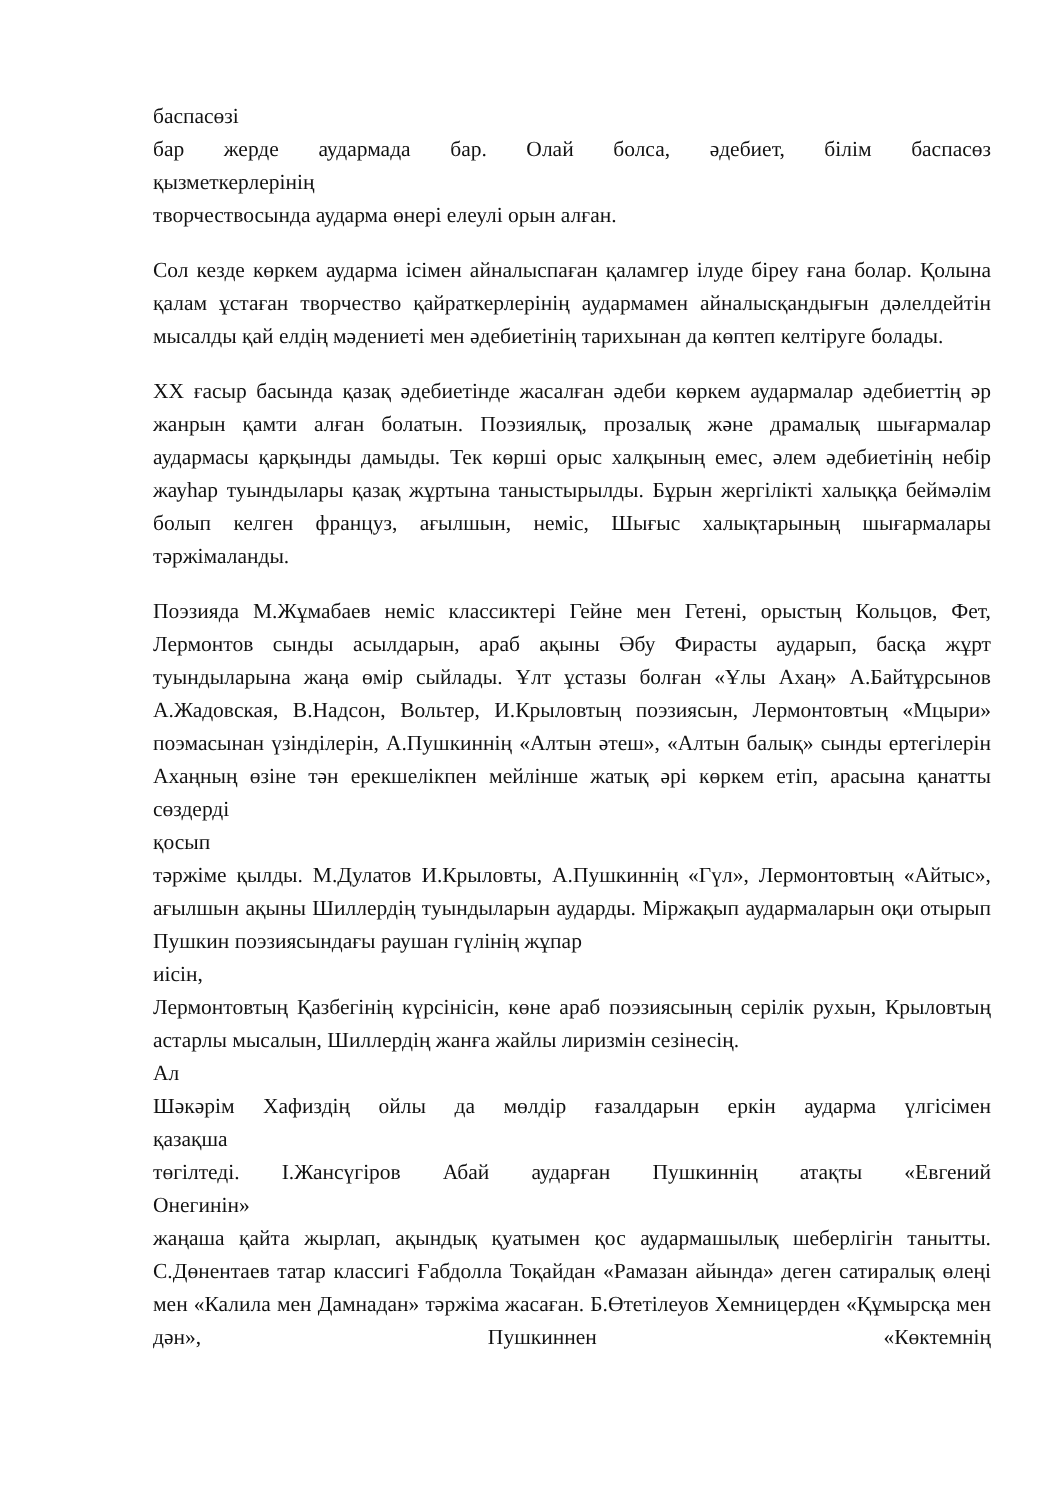баспасөзі
бар жерде аудармада бар. Олай болса, әдебиет, білім баспасөз
қызметкерлерінің
творчествосында аударма өнері елеулі орын алған.
Сол кезде көркем аударма ісімен айналыспаған қаламгер ілуде біреу ғана болар. Қолына қалам ұстаған творчество қайраткерлерінің аудармамен айналысқандығын дәлелдейтін мысалды қай елдің мәдениеті мен әдебиетінің тарихынан да көптеп келтіруге болады.
XX ғасыр басында қазақ әдебиетінде жасалған әдеби көркем аудармалар әдебиеттің әр жанрын қамти алған болатын. Поэзиялық, прозалық және драмалық шығармалар аудармасы қарқынды дамыды. Тек көрші орыс халқының емес, әлем әдебиетінің небір жауһар туындылары қазақ жұртына таныстырылды. Бұрын жергілікті халыққа беймәлім болып келген француз, ағылшын, неміс, Шығыс халықтарының шығармалары тәржімаланды.
Поэзияда М.Жұмабаев неміс классиктері Гейне мен Гетені, орыстың Кольцов, Фет, Лермонтов сынды асылдарын, араб ақыны Әбу Фирасты аударып, басқа жұрт туындыларына жаңа өмір сыйлады. Ұлт ұстазы болған «Ұлы Ахаң» А.Байтұрсынов А.Жадовская, В.Надсон, Вольтер, И.Крыловтың поэзиясын, Лермонтовтың «Мцыри» поэмасынан үзінділерін, А.Пушкиннің «Алтын әтеш», «Алтын балық» сынды ертегілерін Ахаңның өзіне тән ерекшелікпен мейлінше жатық әрі көркем етіп, арасына қанатты сөздерді
қосып
тәржіме қылды. М.Дулатов И.Крыловты, А.Пушкиннің «Гүл», Лермонтовтың «Айтыс», ағылшын ақыны Шиллердің туындыларын аударды. Міржақып аудармаларын оқи отырып Пушкин поэзиясындағы раушан гүлінің жұпар
иісін,
Лермонтовтың Қазбегінің күрсінісін, көне араб поэзиясының серілік рухын, Крыловтың астарлы мысалын, Шиллердің жанға жайлы лиризмін сезінесің.
Ал
Шәкәрім Хафиздің ойлы да мөлдір ғазалдарын еркін аударма үлгісімен
қазақша
төгілтеді. І.Жансүгіров Абай аударған Пушкиннің атақты «Евгений
Онегинін»
жаңаша қайта жырлап, ақындық қуатымен қос аудармашылық шеберлігін танытты. С.Дөнентаев татар классигі Ғабдолла Тоқайдан «Рамазан айында» деген сатиралық өлеңі мен «Калила мен Дамнадан» тәржіма жасаған. Б.Өтетілеуов Хемницерден «Құмырсқа мен дән», Пушкиннен «Көктемнің